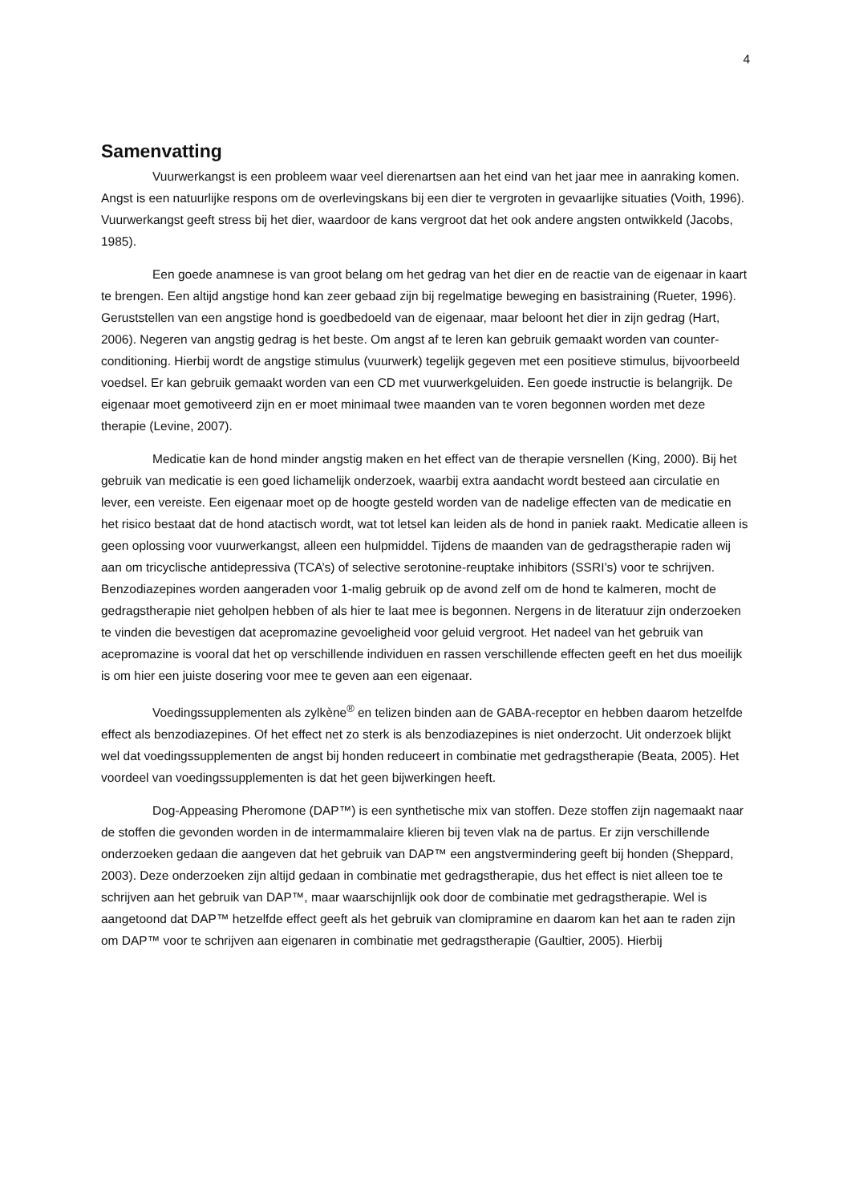4
Samenvatting
Vuurwerkangst is een probleem waar veel dierenartsen aan het eind van het jaar mee in aanraking komen. Angst is een natuurlijke respons om de overlevingskans bij een dier te vergroten in gevaarlijke situaties (Voith, 1996). Vuurwerkangst geeft stress bij het dier, waardoor de kans vergroot dat het ook andere angsten ontwikkeld (Jacobs, 1985).
Een goede anamnese is van groot belang om het gedrag van het dier en de reactie van de eigenaar in kaart te brengen. Een altijd angstige hond kan zeer gebaad zijn bij regelmatige beweging en basistraining (Rueter, 1996). Geruststellen van een angstige hond is goedbedoeld van de eigenaar, maar beloont het dier in zijn gedrag (Hart, 2006). Negeren van angstig gedrag is het beste. Om angst af te leren kan gebruik gemaakt worden van counter-conditioning. Hierbij wordt de angstige stimulus (vuurwerk) tegelijk gegeven met een positieve stimulus, bijvoorbeeld voedsel. Er kan gebruik gemaakt worden van een CD met vuurwerkgeluiden. Een goede instructie is belangrijk. De eigenaar moet gemotiveerd zijn en er moet minimaal twee maanden van te voren begonnen worden met deze therapie (Levine, 2007).
Medicatie kan de hond minder angstig maken en het effect van de therapie versnellen (King, 2000). Bij het gebruik van medicatie is een goed lichamelijk onderzoek, waarbij extra aandacht wordt besteed aan circulatie en lever, een vereiste. Een eigenaar moet op de hoogte gesteld worden van de nadelige effecten van de medicatie en het risico bestaat dat de hond atactisch wordt, wat tot letsel kan leiden als de hond in paniek raakt. Medicatie alleen is geen oplossing voor vuurwerkangst, alleen een hulpmiddel. Tijdens de maanden van de gedragstherapie raden wij aan om tricyclische antidepressiva (TCA’s) of selective serotonine-reuptake inhibitors (SSRI’s) voor te schrijven. Benzodiazepines worden aangeraden voor 1-malig gebruik op de avond zelf om de hond te kalmeren, mocht de gedragstherapie niet geholpen hebben of als hier te laat mee is begonnen. Nergens in de literatuur zijn onderzoeken te vinden die bevestigen dat acepromazine gevoeligheid voor geluid vergroot. Het nadeel van het gebruik van acepromazine is vooral dat het op verschillende individuen en rassen verschillende effecten geeft en het dus moeilijk is om hier een juiste dosering voor mee te geven aan een eigenaar.
Voedingssupplementen als zylkène<sup>®</sup> en telizen binden aan de GABA-receptor en hebben daarom hetzelfde effect als benzodiazepines. Of het effect net zo sterk is als benzodiazepines is niet onderzocht. Uit onderzoek blijkt wel dat voedingssupplementen de angst bij honden reduceert in combinatie met gedragstherapie (Beata, 2005). Het voordeel van voedingssupplementen is dat het geen bijwerkingen heeft.
Dog-Appeasing Pheromone (DAP™) is een synthetische mix van stoffen. Deze stoffen zijn nagemaakt naar de stoffen die gevonden worden in de intermammalaire klieren bij teven vlak na de partus. Er zijn verschillende onderzoeken gedaan die aangeven dat het gebruik van DAP™ een angstvermindering geeft bij honden (Sheppard, 2003). Deze onderzoeken zijn altijd gedaan in combinatie met gedragstherapie, dus het effect is niet alleen toe te schrijven aan het gebruik van DAP™, maar waarschijnlijk ook door de combinatie met gedragstherapie. Wel is aangetoond dat DAP™ hetzelfde effect geeft als het gebruik van clomipramine en daarom kan het aan te raden zijn om DAP™ voor te schrijven aan eigenaren in combinatie met gedragstherapie (Gaultier, 2005). Hierbij